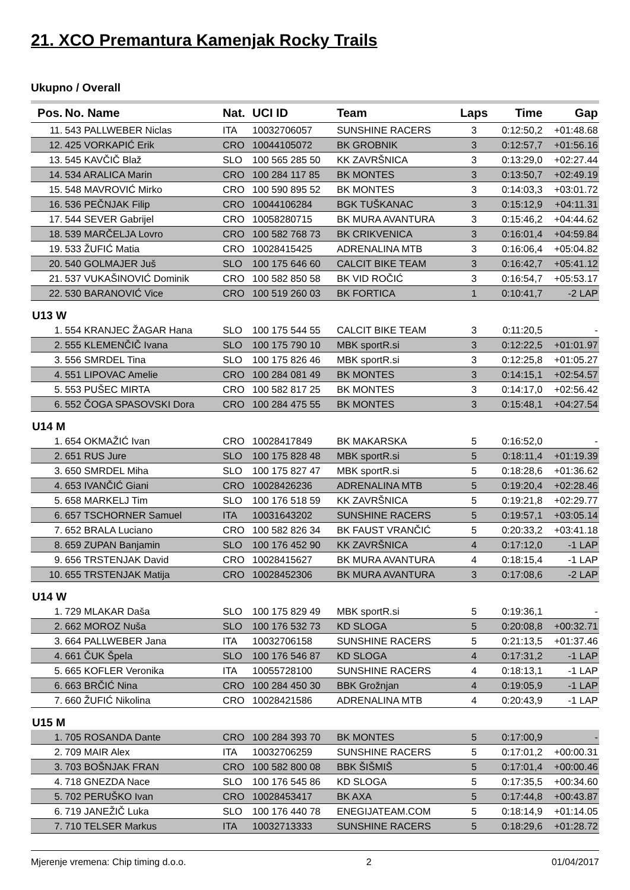21. XCO Premantura Kamenjak Rocky Trails
Ukupno / Overall
| Pos. | No. Name | Nat. | UCI ID | Team | Laps | Time | Gap |
| --- | --- | --- | --- | --- | --- | --- | --- |
| 11. | 543 PALLWEBER Niclas | ITA | 10032706057 | SUNSHINE RACERS | 3 | 0:12:50,2 | +01:48.68 |
| 12. | 425 VORKAPIĆ Erik | CRO | 10044105072 | BK GROBNIK | 3 | 0:12:57,7 | +01:56.16 |
| 13. | 545 KAVČIČ Blaž | SLO | 100 565 285 50 | KK ZAVRŠNICA | 3 | 0:13:29,0 | +02:27.44 |
| 14. | 534 ARALICA Marin | CRO | 100 284 117 85 | BK MONTES | 3 | 0:13:50,7 | +02:49.19 |
| 15. | 548 MAVROVIĆ Mirko | CRO | 100 590 895 52 | BK MONTES | 3 | 0:14:03,3 | +03:01.72 |
| 16. | 536 PEČNJAK Filip | CRO | 10044106284 | BGK TUŠKANAC | 3 | 0:15:12,9 | +04:11.31 |
| 17. | 544 SEVER Gabrijel | CRO | 10058280715 | BK MURA AVANTURA | 3 | 0:15:46,2 | +04:44.62 |
| 18. | 539 MARČELJA Lovro | CRO | 100 582 768 73 | BK CRIKVENICA | 3 | 0:16:01,4 | +04:59.84 |
| 19. | 533 ŽUFIĆ Matia | CRO | 10028415425 | ADRENALINA MTB | 3 | 0:16:06,4 | +05:04.82 |
| 20. | 540 GOLMAJER Juš | SLO | 100 175 646 60 | CALCIT BIKE TEAM | 3 | 0:16:42,7 | +05:41.12 |
| 21. | 537 VUKAŠINOVIĆ Dominik | CRO | 100 582 850 58 | BK VID ROČIĆ | 3 | 0:16:54,7 | +05:53.17 |
| 22. | 530 BARANOVIĆ Vice | CRO | 100 519 260 03 | BK FORTICA | 1 | 0:10:41,7 | -2 LAP |
| U13 W | | | | | | | |
| 1. | 554 KRANJEC ŽAGAR Hana | SLO | 100 175 544 55 | CALCIT BIKE TEAM | 3 | 0:11:20,5 | - |
| 2. | 555 KLEMENČIČ Ivana | SLO | 100 175 790 10 | MBK sportR.si | 3 | 0:12:22,5 | +01:01.97 |
| 3. | 556 SMRDEL Tina | SLO | 100 175 826 46 | MBK sportR.si | 3 | 0:12:25,8 | +01:05.27 |
| 4. | 551 LIPOVAC Amelie | CRO | 100 284 081 49 | BK MONTES | 3 | 0:14:15,1 | +02:54.57 |
| 5. | 553 PUŠEC MIRTA | CRO | 100 582 817 25 | BK MONTES | 3 | 0:14:17,0 | +02:56.42 |
| 6. | 552 ČOGA SPASOVSKI Dora | CRO | 100 284 475 55 | BK MONTES | 3 | 0:15:48,1 | +04:27.54 |
| U14 M | | | | | | | |
| 1. | 654 OKMAŽIĆ Ivan | CRO | 10028417849 | BK MAKARSKA | 5 | 0:16:52,0 | - |
| 2. | 651 RUS Jure | SLO | 100 175 828 48 | MBK sportR.si | 5 | 0:18:11,4 | +01:19.39 |
| 3. | 650 SMRDEL Miha | SLO | 100 175 827 47 | MBK sportR.si | 5 | 0:18:28,6 | +01:36.62 |
| 4. | 653 IVANČIĆ Giani | CRO | 10028426236 | ADRENALINA MTB | 5 | 0:19:20,4 | +02:28.46 |
| 5. | 658 MARKELJ Tim | SLO | 100 176 518 59 | KK ZAVRŠNICA | 5 | 0:19:21,8 | +02:29.77 |
| 6. | 657 TSCHORNER Samuel | ITA | 10031643202 | SUNSHINE RACERS | 5 | 0:19:57,1 | +03:05.14 |
| 7. | 652 BRALA Luciano | CRO | 100 582 826 34 | BK FAUST VRANČIĆ | 5 | 0:20:33,2 | +03:41.18 |
| 8. | 659 ZUPAN Banjamin | SLO | 100 176 452 90 | KK ZAVRŠNICA | 4 | 0:17:12,0 | -1 LAP |
| 9. | 656 TRSTENJAK David | CRO | 10028415627 | BK MURA AVANTURA | 4 | 0:18:15,4 | -1 LAP |
| 10. | 655 TRSTENJAK Matija | CRO | 10028452306 | BK MURA AVANTURA | 3 | 0:17:08,6 | -2 LAP |
| U14 W | | | | | | | |
| 1. | 729 MLAKAR Daša | SLO | 100 175 829 49 | MBK sportR.si | 5 | 0:19:36,1 | - |
| 2. | 662 MOROZ Nuša | SLO | 100 176 532 73 | KD SLOGA | 5 | 0:20:08,8 | +00:32.71 |
| 3. | 664 PALLWEBER Jana | ITA | 10032706158 | SUNSHINE RACERS | 5 | 0:21:13,5 | +01:37.46 |
| 4. | 661 ČUK Špela | SLO | 100 176 546 87 | KD SLOGA | 4 | 0:17:31,2 | -1 LAP |
| 5. | 665 KOFLER Veronika | ITA | 10055728100 | SUNSHINE RACERS | 4 | 0:18:13,1 | -1 LAP |
| 6. | 663 BRČIĆ Nina | CRO | 100 284 450 30 | BBK Grožnjan | 4 | 0:19:05,9 | -1 LAP |
| 7. | 660 ŽUFIĆ Nikolina | CRO | 10028421586 | ADRENALINA MTB | 4 | 0:20:43,9 | -1 LAP |
| U15 M | | | | | | | |
| 1. | 705 ROSANDA Dante | CRO | 100 284 393 70 | BK MONTES | 5 | 0:17:00,9 | - |
| 2. | 709 MAIR Alex | ITA | 10032706259 | SUNSHINE RACERS | 5 | 0:17:01,2 | +00:00.31 |
| 3. | 703 BOŠNJAK FRAN | CRO | 100 582 800 08 | BBK ŠIŠMIŠ | 5 | 0:17:01,4 | +00:00.46 |
| 4. | 718 GNEZDA Nace | SLO | 100 176 545 86 | KD SLOGA | 5 | 0:17:35,5 | +00:34.60 |
| 5. | 702 PERUŠKO Ivan | CRO | 10028453417 | BK AXA | 5 | 0:17:44,8 | +00:43.87 |
| 6. | 719 JANEŽIČ Luka | SLO | 100 176 440 78 | ENEGIJATEAM.COM | 5 | 0:18:14,9 | +01:14.05 |
| 7. | 710 TELSER Markus | ITA | 10032713333 | SUNSHINE RACERS | 5 | 0:18:29,6 | +01:28.72 |
Mjerenje vremena: Chip timing d.o.o. 2 01/04/2017